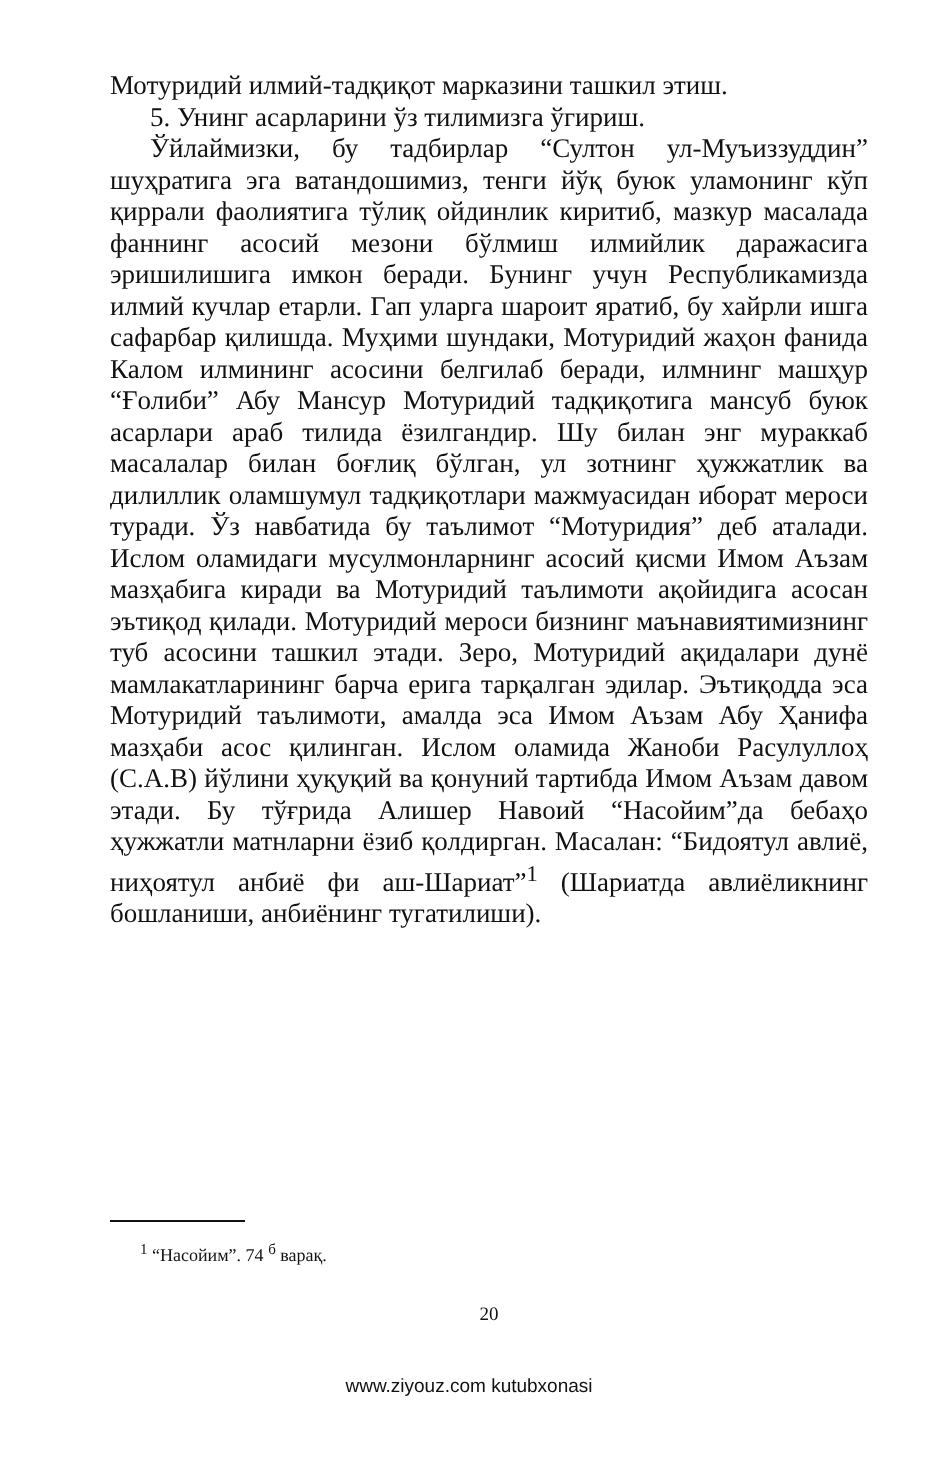Мотуридий илмий-тадқиқот марказини ташкил этиш.
5. Унинг асарларини ўз тилимизга ўгириш.
Ўйлаймизки, бу тадбирлар “Султон ул-Муъиззуддин” шуҳратига эга ватандошимиз, тенги йўқ буюк уламонинг кўп қиррали фаолиятига тўлиқ ойдинлик киритиб, мазкур масалада фаннинг асосий мезони бўлмиш илмийлик даражасига эришилишига имкон беради. Бунинг учун Республикамизда илмий кучлар етарли. Гап уларга шароит яратиб, бу хайрли ишга сафарбар қилишда. Муҳими шундаки, Мотуридий жаҳон фанида Калом илмининг асосини белгилаб беради, илмнинг машҳур “Ғолиби” Абу Мансур Мотуридий тадқиқотига мансуб буюк асарлари араб тилида ёзилгандир. Шу билан энг мураккаб масалалар билан боғлиқ бўлган, ул зотнинг ҳужжатлик ва дилиллик оламшумул тадқиқотлари мажмуасидан иборат мероси туради. Ўз навбатида бу таълимот “Мотуридия” деб аталади. Ислом оламидаги мусулмонларнинг асосий қисми Имом Аъзам мазҳабига киради ва Мотуридий таълимоти ақойидига асосан эътиқод қилади. Мотуридий мероси бизнинг маънавиятимизнинг туб асосини ташкил этади. Зеро, Мотуридий ақидалари дунё мамлакатларининг барча ерига тарқалган эдилар. Эътиқодда эса Мотуридий таълимоти, амалда эса Имом Аъзам Абу Ҳанифа мазҳаби асос қилинган. Ислом оламида Жаноби Расулуллоҳ (С.А.В) йўлини ҳуқуқий ва қонуний тартибда Имом Аъзам давом этади. Бу тўғрида Алишер Навоий “Насойим”да бебаҳо ҳужжатли матнларни ёзиб қолдирган. Масалан: “Бидоятул авлиё, ниҳоятул анбиё фи аш-Шариат”<sup>1</sup> (Шариатда авлиёликнинг бошланиши, анбиёнинг тугатилиши).
<sup>1</sup> “Насойим”. 74 <sup>б</sup> варақ.
20
www.ziyouz.com kutubxonasi